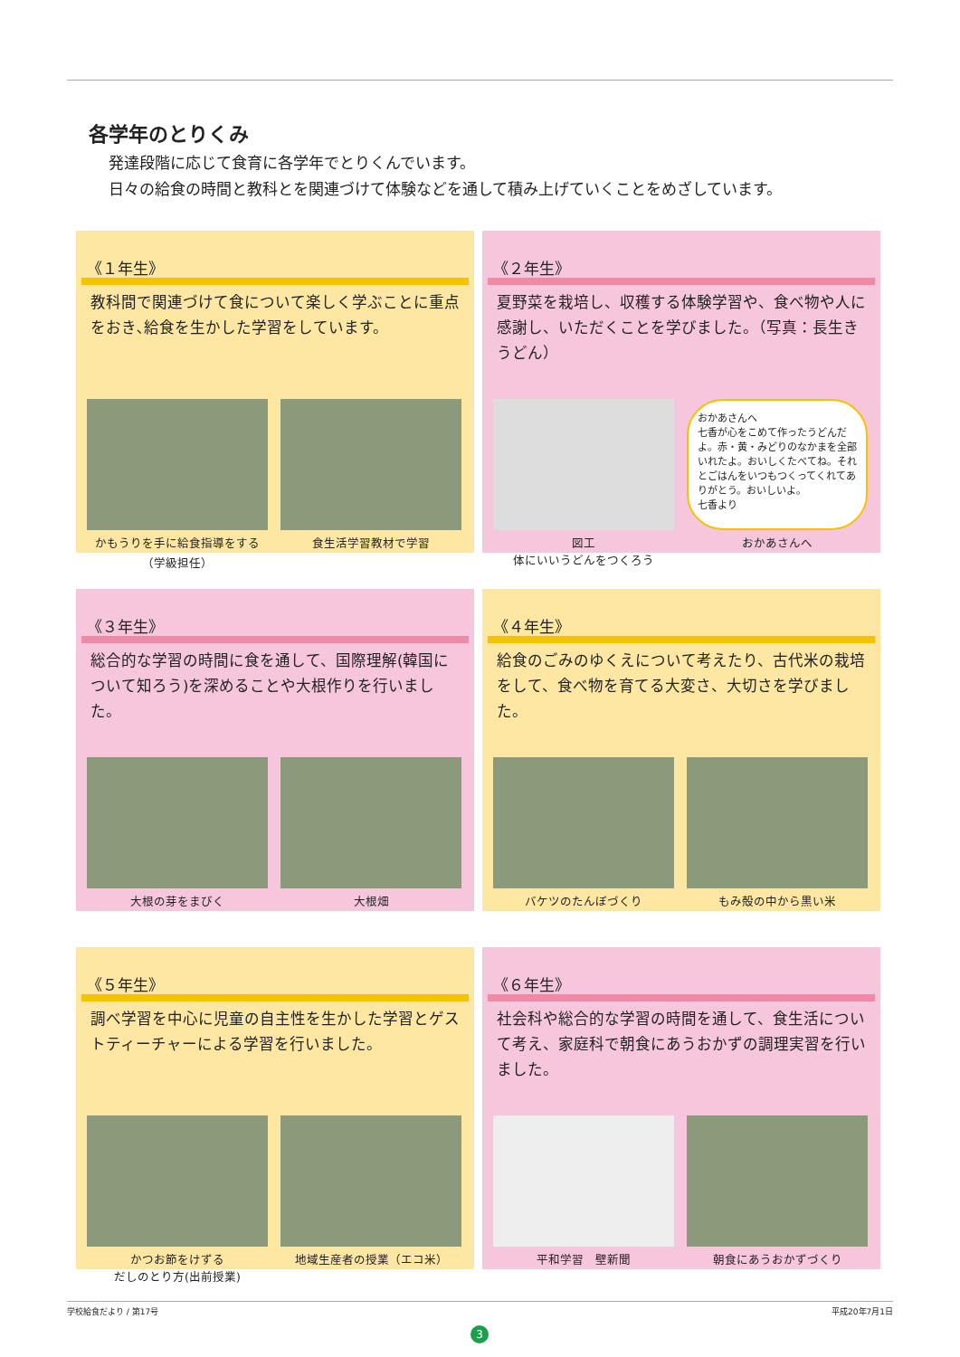各学年のとりくみ
発達段階に応じて食育に各学年でとりくんでいます。
日々の給食の時間と教科とを関連づけて体験などを通して積み上げていくことをめざしています。
《１年生》
教科間で関連づけて食について楽しく学ぶことに重点をおき､給食を生かした学習をしています。
かもうりを手に給食指導をする
（学級担任）
食生活学習教材で学習
《２年生》
夏野菜を栽培し、収穫する体験学習や、食べ物や人に感謝し、いただくことを学びました。（写真：長生きうどん）
図工
体にいいうどんをつくろう
おかあさんへ
七香が心をこめて作ったうどんだよ。赤・黄・みどりのなかまを全部いれたよ。おいしくたべてね。それとごはんをいつもつくってくれてありがとう。おいしいよ。
七香より
おかあさんへ
《３年生》
総合的な学習の時間に食を通して、国際理解(韓国について知ろう)を深めることや大根作りを行いました。
大根の芽をまびく 大根畑
《４年生》
給食のごみのゆくえについて考えたり、古代米の栽培をして、食べ物を育てる大変さ、大切さを学びました。
バケツのたんぼづくり もみ殻の中から黒い米
《５年生》
調べ学習を中心に児童の自主性を生かした学習とゲストティーチャーによる学習を行いました。
かつお節をけずる
だしのとり方(出前授業)
地域生産者の授業（エコ米）
《６年生》
社会科や総合的な学習の時間を通して、食生活について考え、家庭科で朝食にあうおかずの調理実習を行いました。
平和学習　壁新聞 朝食にあうおかずづくり
学校給食だより / 第17号 平成20年7月1日
3